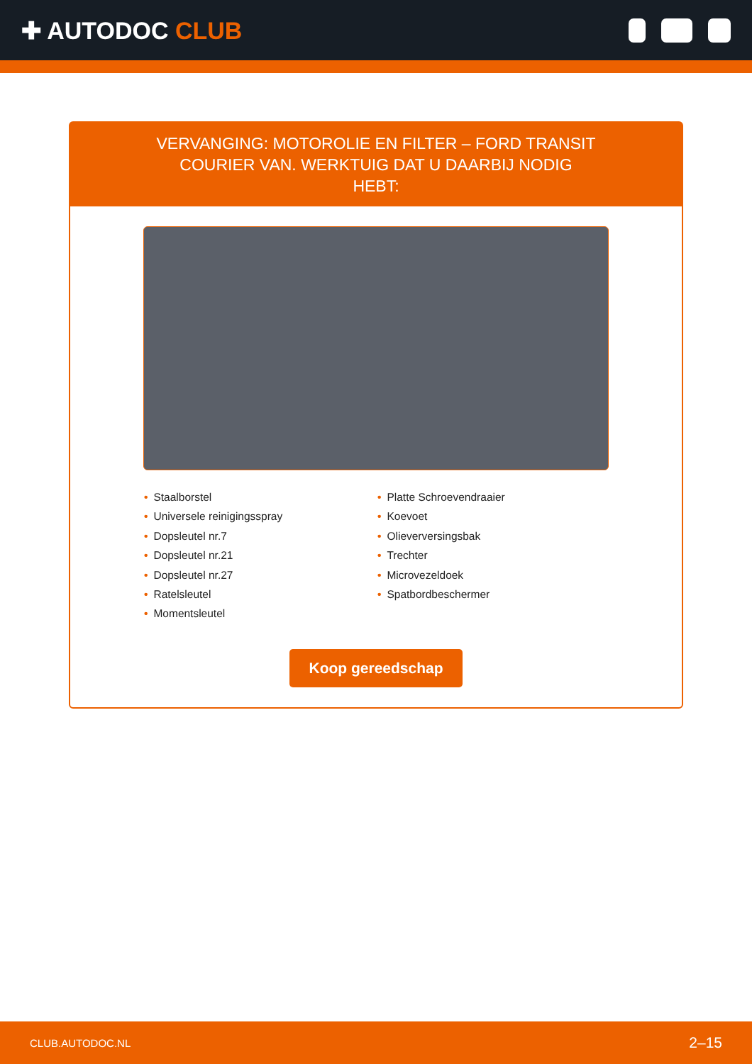✚ AUTODOC CLUB
VERVANGING: MOTOROLIE EN FILTER – FORD TRANSIT COURIER VAN. WERKTUIG DAT U DAARBIJ NODIG HEBT:
• Staalborstel
• Universele reinigingsspray
• Dopsleutel nr.7
• Dopsleutel nr.21
• Dopsleutel nr.27
• Ratelsleutel
• Momentsleutel
• Platte Schroevendraaier
• Koevoet
• Olieverversingsbak
• Trechter
• Microvezeldoek
• Spatbordbeschermer
Koop gereedschap
CLUB.AUTODOC.NL 2–15